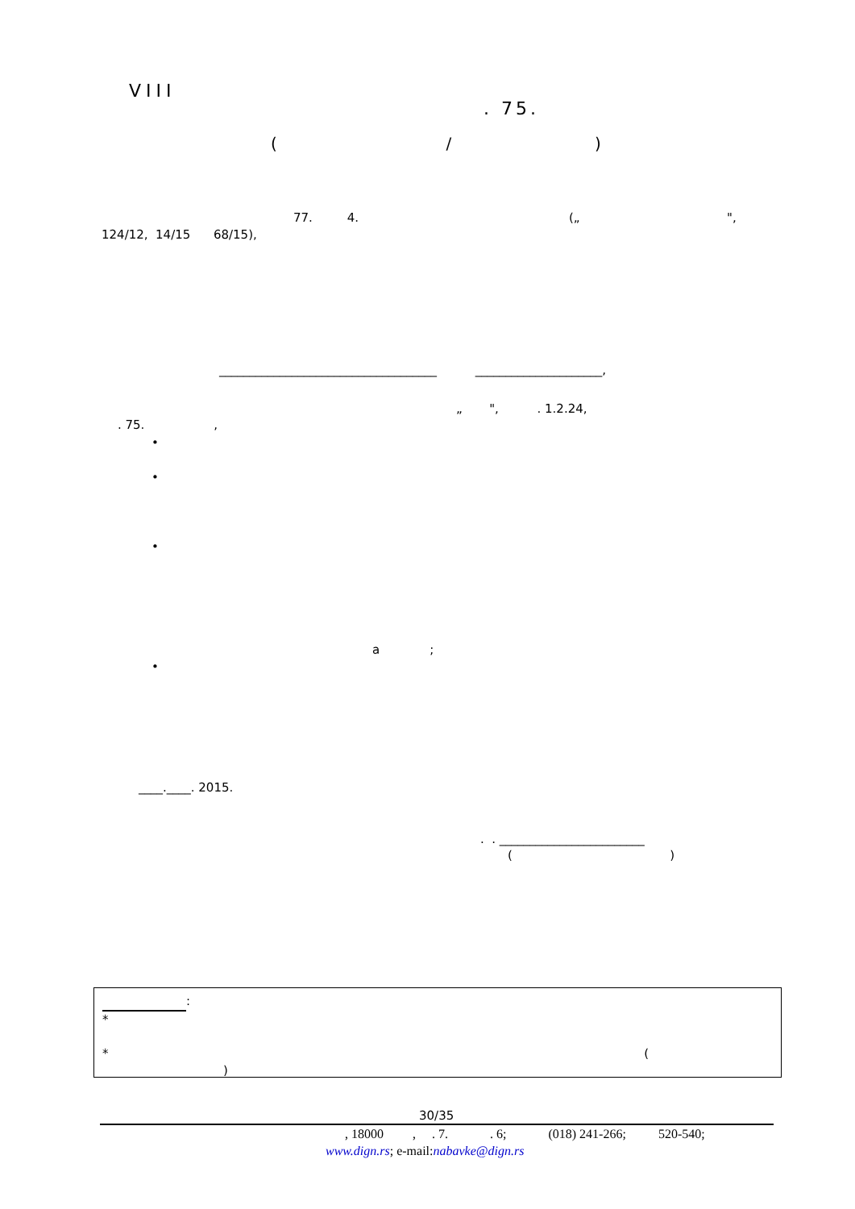VIII
. 75.
( /
)
77. 4. („ ",
124/12, 14/15 68/15),
____________________________________ _____________________,
„ ", . 1.2.24,
. 75. ,
•
•
•
a ;
•
____.____. 2015.
. . ________________________
( )
:
*
* (
)
30/35
, 18000 , . 7. . 6; (018) 241-266; 520-540;
www.dign.rs; e-mail:nabavke@dign.rs